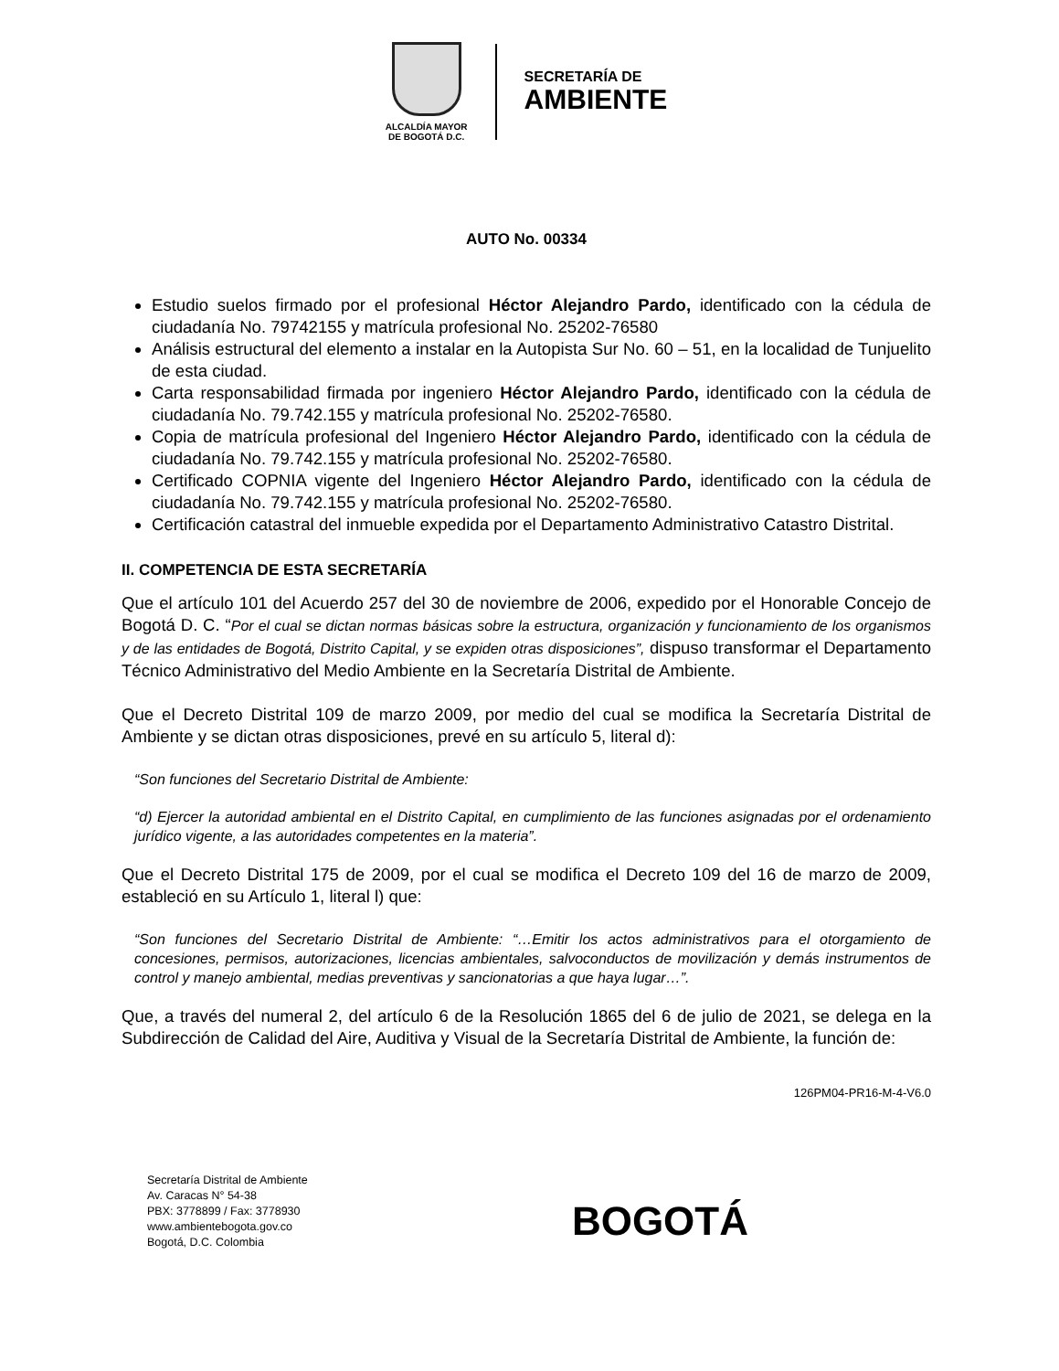ALCALDÍA MAYOR
DE BOGOTÁ D.C.
SECRETARÍA DE
AMBIENTE
AUTO No. 00334
Estudio suelos firmado por el profesional Héctor Alejandro Pardo, identificado con la cédula de ciudadanía No. 79742155 y matrícula profesional No. 25202-76580
Análisis estructural del elemento a instalar en la Autopista Sur No. 60 – 51, en la localidad de Tunjuelito de esta ciudad.
Carta responsabilidad firmada por ingeniero Héctor Alejandro Pardo, identificado con la cédula de ciudadanía No. 79.742.155 y matrícula profesional No. 25202-76580.
Copia de matrícula profesional del Ingeniero Héctor Alejandro Pardo, identificado con la cédula de ciudadanía No. 79.742.155 y matrícula profesional No. 25202-76580.
Certificado COPNIA vigente del Ingeniero Héctor Alejandro Pardo, identificado con la cédula de ciudadanía No. 79.742.155 y matrícula profesional No. 25202-76580.
Certificación catastral del inmueble expedida por el Departamento Administrativo Catastro Distrital.
II. COMPETENCIA DE ESTA SECRETARÍA
Que el artículo 101 del Acuerdo 257 del 30 de noviembre de 2006, expedido por el Honorable Concejo de Bogotá D. C. “Por el cual se dictan normas básicas sobre la estructura, organización y funcionamiento de los organismos y de las entidades de Bogotá, Distrito Capital, y se expiden otras disposiciones”, dispuso transformar el Departamento Técnico Administrativo del Medio Ambiente en la Secretaría Distrital de Ambiente.
Que el Decreto Distrital 109 de marzo 2009, por medio del cual se modifica la Secretaría Distrital de Ambiente y se dictan otras disposiciones, prevé en su artículo 5, literal d):
“Son funciones del Secretario Distrital de Ambiente:
“d) Ejercer la autoridad ambiental en el Distrito Capital, en cumplimiento de las funciones asignadas por el ordenamiento jurídico vigente, a las autoridades competentes en la materia”.
Que el Decreto Distrital 175 de 2009, por el cual se modifica el Decreto 109 del 16 de marzo de 2009, estableció en su Artículo 1, literal l) que:
“Son funciones del Secretario Distrital de Ambiente: “…Emitir los actos administrativos para el otorgamiento de concesiones, permisos, autorizaciones, licencias ambientales, salvoconductos de movilización y demás instrumentos de control y manejo ambiental, medias preventivas y sancionatorias a que haya lugar…”.
Que, a través del numeral 2, del artículo 6 de la Resolución 1865 del 6 de julio de 2021, se delega en la Subdirección de Calidad del Aire, Auditiva y Visual de la Secretaría Distrital de Ambiente, la función de:
126PM04-PR16-M-4-V6.0
Secretaría Distrital de Ambiente
Av. Caracas N° 54-38
PBX: 3778899 / Fax: 3778930
www.ambientebogota.gov.co
Bogotá, D.C. Colombia
BOGOTÁ